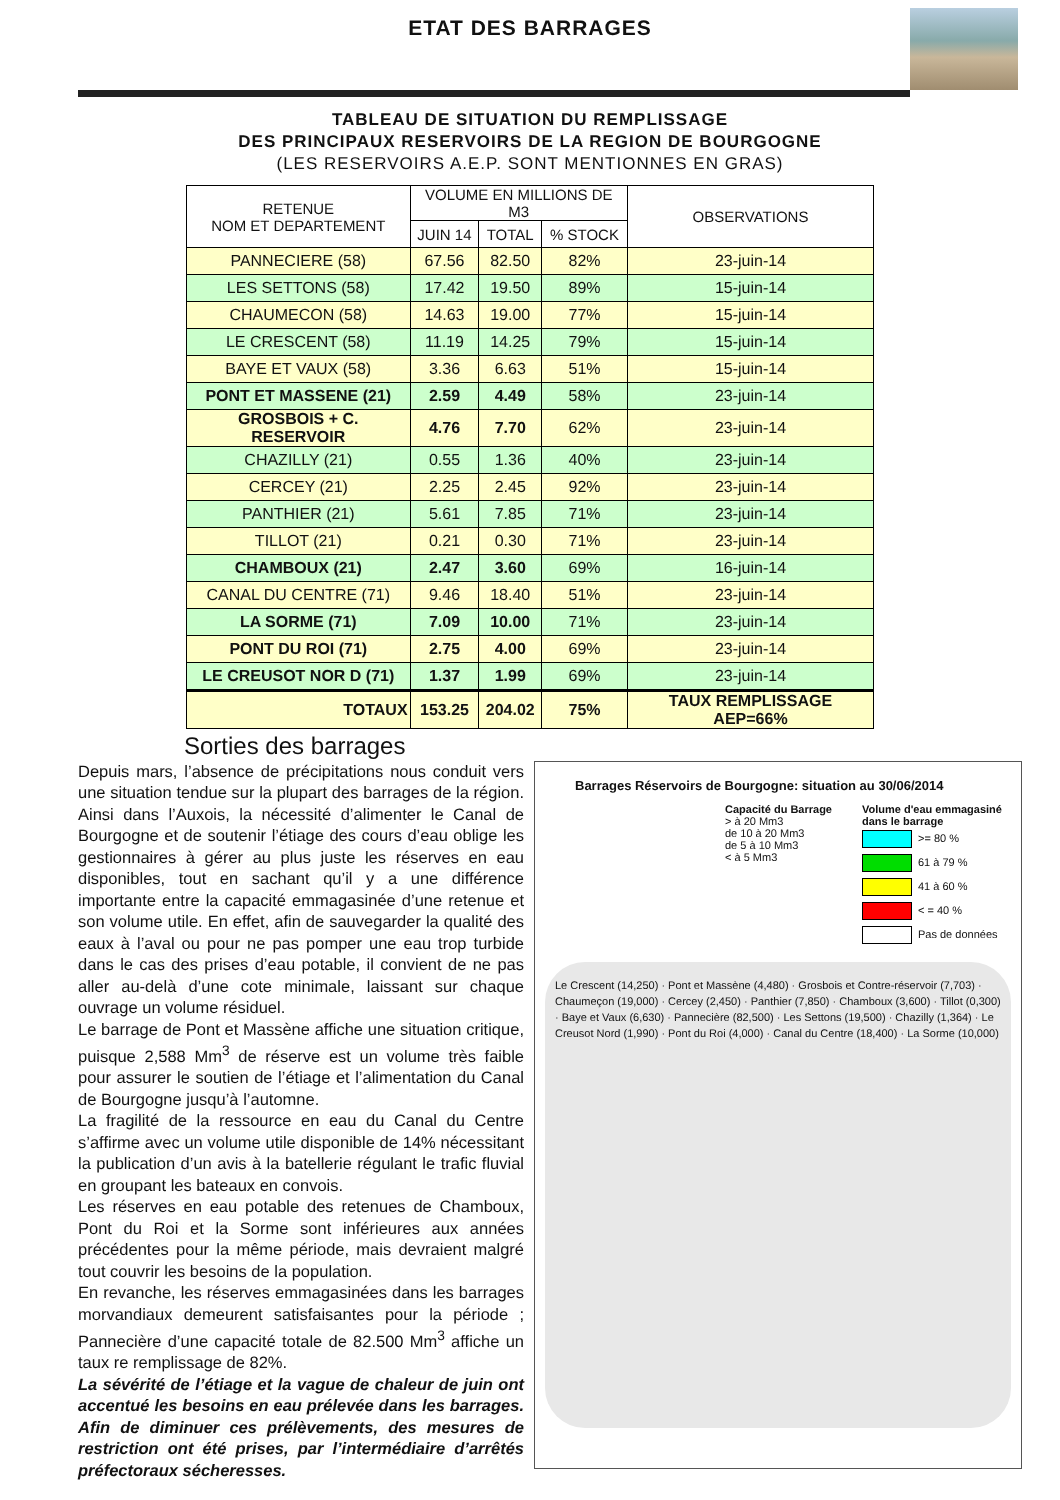ETAT DES BARRAGES
TABLEAU DE SITUATION DU REMPLISSAGE
DES PRINCIPAUX RESERVOIRS DE LA REGION DE BOURGOGNE
(LES RESERVOIRS A.E.P. SONT MENTIONNES EN GRAS)
| RETENUE NOM ET DEPARTEMENT | VOLUME EN MILLIONS DE M3 | | | OBSERVATIONS |
| --- | --- | --- | --- | --- |
| | JUIN 14 | TOTAL | % STOCK | |
| PANNECIERE (58) | 67.56 | 82.50 | 82% | 23-juin-14 |
| LES SETTONS (58) | 17.42 | 19.50 | 89% | 15-juin-14 |
| CHAUMECON (58) | 14.63 | 19.00 | 77% | 15-juin-14 |
| LE CRESCENT (58) | 11.19 | 14.25 | 79% | 15-juin-14 |
| BAYE ET VAUX (58) | 3.36 | 6.63 | 51% | 15-juin-14 |
| PONT ET MASSENE (21) | 2.59 | 4.49 | 58% | 23-juin-14 |
| GROSBOIS + C. RESERVOIR | 4.76 | 7.70 | 62% | 23-juin-14 |
| CHAZILLY (21) | 0.55 | 1.36 | 40% | 23-juin-14 |
| CERCEY (21) | 2.25 | 2.45 | 92% | 23-juin-14 |
| PANTHIER (21) | 5.61 | 7.85 | 71% | 23-juin-14 |
| TILLOT (21) | 0.21 | 0.30 | 71% | 23-juin-14 |
| CHAMBOUX (21) | 2.47 | 3.60 | 69% | 16-juin-14 |
| CANAL DU CENTRE (71) | 9.46 | 18.40 | 51% | 23-juin-14 |
| LA SORME (71) | 7.09 | 10.00 | 71% | 23-juin-14 |
| PONT DU ROI (71) | 2.75 | 4.00 | 69% | 23-juin-14 |
| LE CREUSOT NOR D (71) | 1.37 | 1.99 | 69% | 23-juin-14 |
| TOTAUX | 153.25 | 204.02 | 75% | TAUX REMPLISSAGE AEP=66% |
Sorties des barrages
Depuis mars, l’absence de précipitations nous conduit vers une situation tendue sur la plupart des barrages de la région. Ainsi dans l’Auxois, la nécessité d’alimenter le Canal de Bourgogne et de soutenir l’étiage des cours d’eau oblige les gestionnaires à gérer au plus juste les réserves en eau disponibles, tout en sachant qu’il y a une différence importante entre la capacité emmagasinée d’une retenue et son volume utile. En effet, afin de sauvegarder la qualité des eaux à l’aval ou pour ne pas pomper une eau trop turbide dans le cas des prises d’eau potable, il convient de ne pas aller au-delà d’une cote minimale, laissant sur chaque ouvrage un volume résiduel.
Le barrage de Pont et Massène affiche une situation critique, puisque 2,588 Mm<sup>3</sup> de réserve est un volume très faible pour assurer le soutien de l’étiage et l’alimentation du Canal de Bourgogne jusqu’à l’automne.
La fragilité de la ressource en eau du Canal du Centre s’affirme avec un volume utile disponible de 14% nécessitant la publication d’un avis à la batellerie régulant le trafic fluvial en groupant les bateaux en convois.
Les réserves en eau potable des retenues de Chamboux, Pont du Roi et la Sorme sont inférieures aux années précédentes pour la même période, mais devraient malgré tout couvrir les besoins de la population.
En revanche, les réserves emmagasinées dans les barrages morvandiaux demeurent satisfaisantes pour la période ; Pannecière d’une capacité totale de 82.500 Mm<sup>3</sup> affiche un taux re remplissage de 82%.
La sévérité de l’étiage et la vague de chaleur de juin ont accentué les besoins en eau prélevée dans les barrages. Afin de diminuer ces prélèvements, des mesures de restriction ont été prises, par l’intermédiaire d’arrêtés préfectoraux sécheresses.
Barrages Réservoirs de Bourgogne: situation au 30/06/2014
Capacité du Barrage
> à 20 Mm3
de 10 à 20 Mm3
de 5 à 10 Mm3
< à 5 Mm3
Volume d'eau emmagasiné
dans le barrage
>= 80 %
61 à 79 %
41 à 60 %
< = 40 %
Pas de données
Le Crescent (14,250) · Pont et Massène (4,480) · Grosbois et Contre-réservoir (7,703) · Chaumeçon (19,000) · Cercey (2,450) · Panthier (7,850) · Chamboux (3,600) · Tillot (0,300) · Baye et Vaux (6,630) · Pannecière (82,500) · Les Settons (19,500) · Chazilly (1,364) · Le Creusot Nord (1,990) · Pont du Roi (4,000) · Canal du Centre (18,400) · La Sorme (10,000)